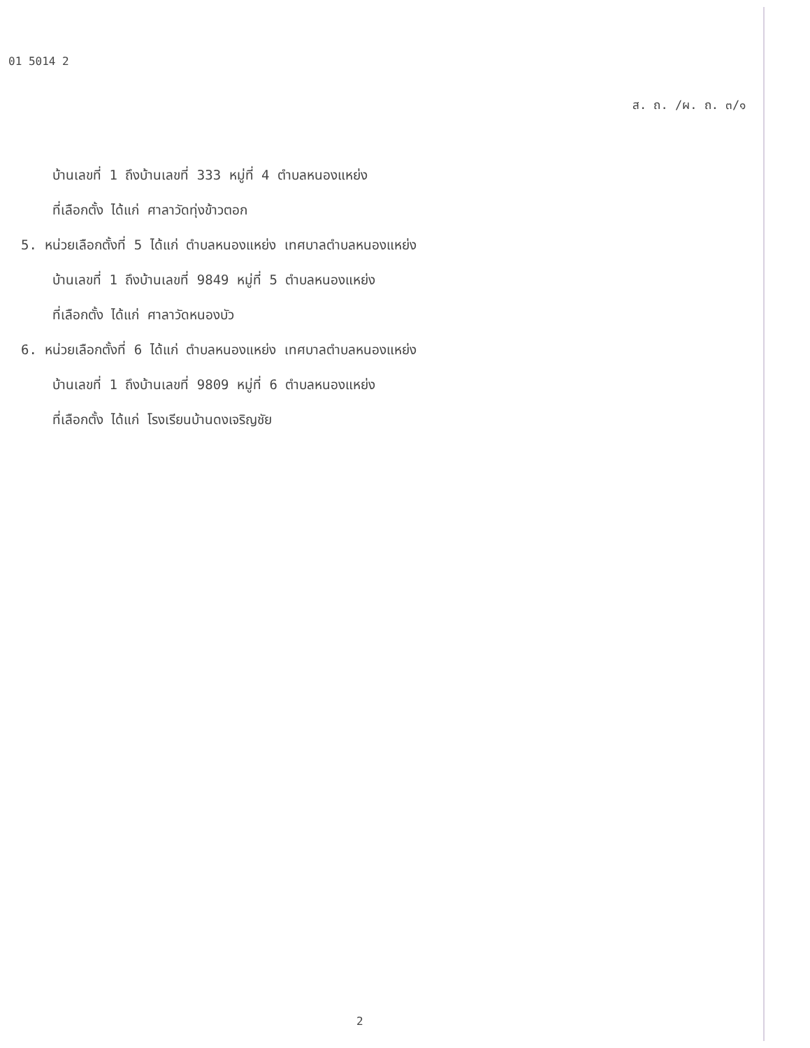01 5014 2
ส. ถ. /ผ. ถ. ๓/๑
บ้านเลขที่ 1 ถึงบ้านเลขที่ 333 หมู่ที่ 4 ตำบลหนองแหย่ง
ที่เลือกตั้ง ได้แก่ ศาลาวัดทุ่งข้าวตอก
5. หน่วยเลือกตั้งที่ 5 ได้แก่ ตำบลหนองแหย่ง เทศบาลตำบลหนองแหย่ง
บ้านเลขที่ 1 ถึงบ้านเลขที่ 9849 หมู่ที่ 5 ตำบลหนองแหย่ง
ที่เลือกตั้ง ได้แก่ ศาลาวัดหนองบัว
6. หน่วยเลือกตั้งที่ 6 ได้แก่ ตำบลหนองแหย่ง เทศบาลตำบลหนองแหย่ง
บ้านเลขที่ 1 ถึงบ้านเลขที่ 9809 หมู่ที่ 6 ตำบลหนองแหย่ง
ที่เลือกตั้ง ได้แก่ โรงเรียนบ้านดงเจริญชัย
2